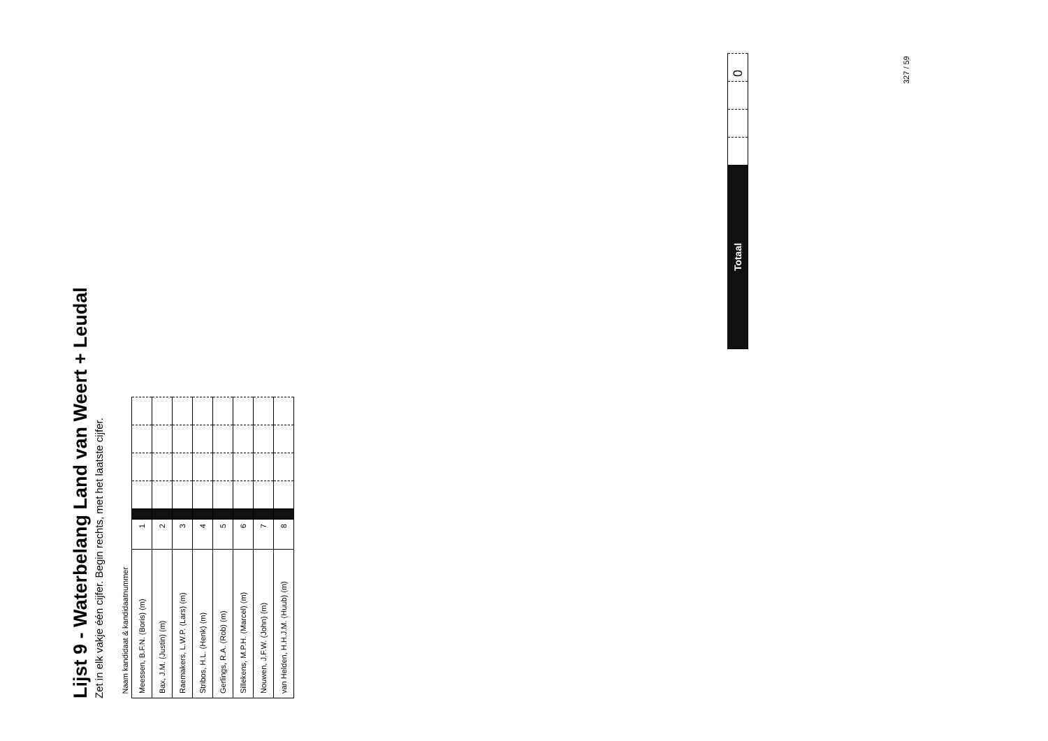Lijst 9 - Waterbelang Land van Weert + Leudal
Zet in elk vakje één cijfer. Begin rechts, met het laatste cijfer.
| Naam kandidaat & kandidaatnummer | | | | | | |
| --- | --- | --- | --- | --- | --- | --- |
| Meessen, B.F.N. (Boris) (m) | 1 | | | | | |
| Bax, J.M. (Justin) (m) | 2 | | | | | |
| Raemakers, L.W.P. (Lars) (m) | 3 | | | | | |
| Stribos, H.L. (Henk) (m) | 4 | | | | | |
| Gerlings, R.A. (Rob) (m) | 5 | | | | | |
| Sillekens, M.P.H. (Marcel) (m) | 6 | | | | | |
| Nouwen, J.F.W. (John) (m) | 7 | | | | | |
| van Helden, H.H.J.M. (Huub) (m) | 8 | | | | | |
| Totaal | | | | 0 |
327 / 59